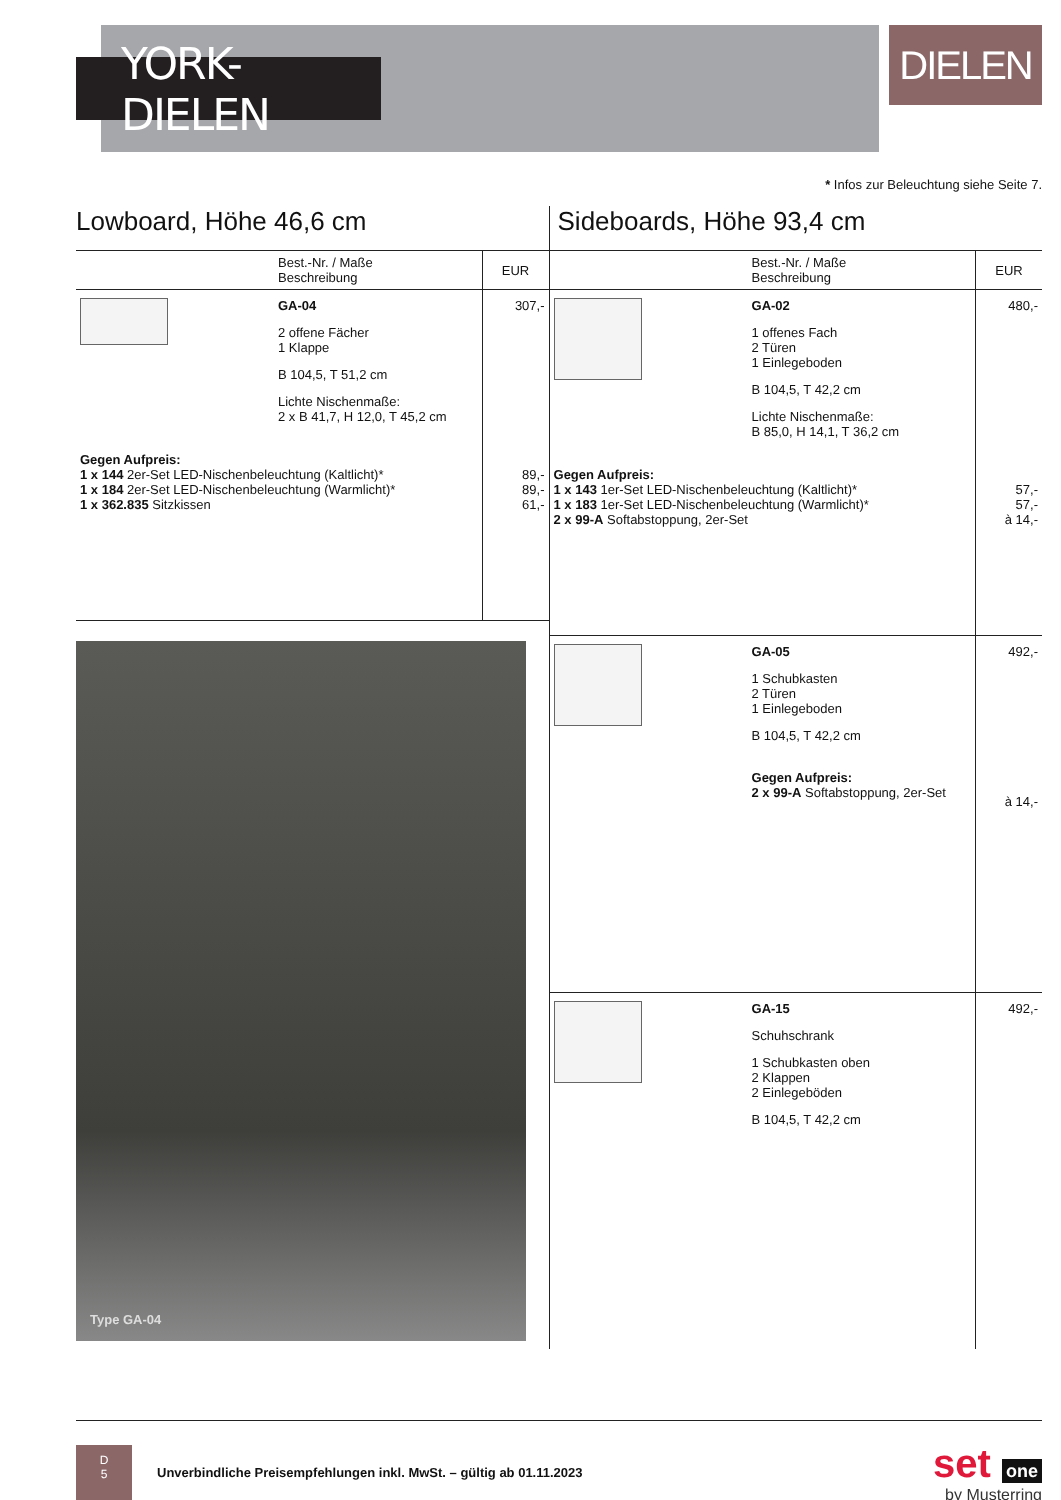YORK-DIELEN
DIELEN
* Infos zur Beleuchtung siehe Seite 7.
Lowboard, Höhe 46,6 cm
| | Best.-Nr. / Maße Beschreibung | EUR |
| --- | --- | --- |
| | GA-04 2 offene Fächer 1 Klappe B 104,5, T 51,2 cm Lichte Nischenmaße: 2 x B 41,7, H 12,0, T 45,2 cm | 307,- |
| Gegen Aufpreis: 1 x 144 2er-Set LED-Nischenbeleuchtung (Kaltlicht)* 1 x 184 2er-Set LED-Nischenbeleuchtung (Warmlicht)* 1 x 362.835 Sitzkissen | | 89,- 89,- 61,- |
Type GA-04
Sideboards, Höhe 93,4 cm
| | Best.-Nr. / Maße Beschreibung | EUR |
| --- | --- | --- |
| | GA-02 1 offenes Fach 2 Türen 1 Einlegeboden B 104,5, T 42,2 cm Lichte Nischenmaße: B 85,0, H 14,1, T 36,2 cm | 480,- |
| Gegen Aufpreis: 1 x 143 1er-Set LED-Nischenbeleuchtung (Kaltlicht)* 1 x 183 1er-Set LED-Nischenbeleuchtung (Warmlicht)* 2 x 99-A Softabstoppung, 2er-Set | | 57,- 57,- à 14,- |
| | GA-05 1 Schubkasten 2 Türen 1 Einlegeboden B 104,5, T 42,2 cm Gegen Aufpreis: 2 x 99-A Softabstoppung, 2er-Set | 492,- à 14,- |
| | GA-15 Schuhschrank 1 Schubkasten oben 2 Klappen 2 Einlegeböden B 104,5, T 42,2 cm | 492,- |
D
5
Unverbindliche Preisempfehlungen inkl. MwSt. – gültig ab 01.11.2023
set one
by Musterring